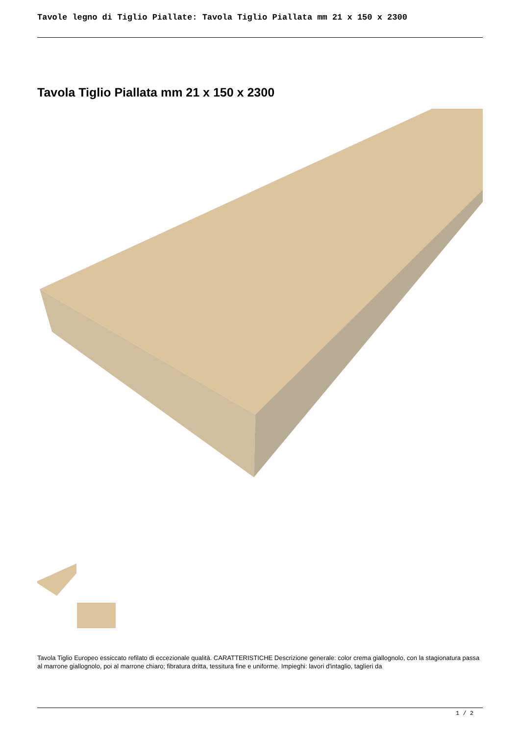Tavole legno di Tiglio Piallate: Tavola Tiglio Piallata mm 21 x 150 x 2300
Tavola Tiglio Piallata mm 21 x 150 x 2300
Tavola Tiglio Europeo essiccato refilato di eccezionale qualità. CARATTERISTICHE Descrizione generale: color crema giallognolo, con la stagionatura passa al marrone giallognolo, poi al marrone chiaro; fibratura dritta, tessitura fine e uniforme. Impieghi: lavori d'intaglio, taglieri da
1 / 2